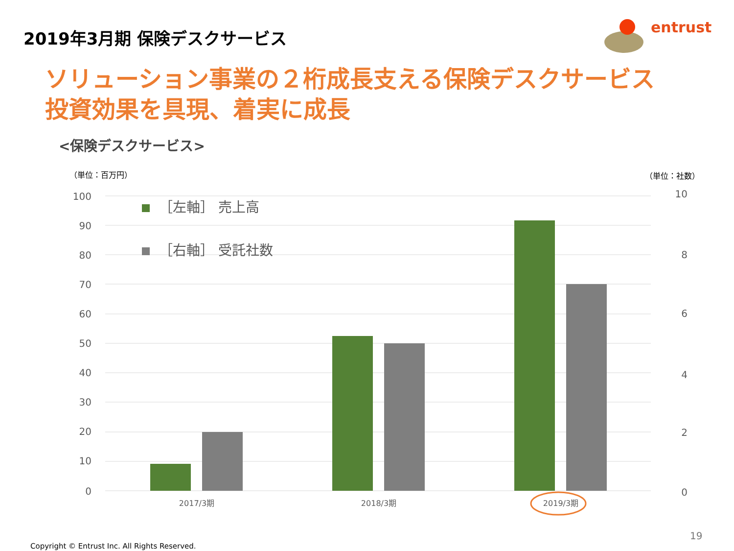2019年3月期 保険デスクサービス
entrust
ソリューション事業の２桁成長支える保険デスクサービス
投資効果を具現、着実に成長
<保険デスクサービス>
（単位：百万円） （単位：社数）
100
90
80
70
60
50
40
30
20
10
0
10
8
6
4
2
0
2017/3期
2018/3期
2019/3期
［左軸］ 売上高
［右軸］ 受託社数
19
Copyright © Entrust Inc. All Rights Reserved.